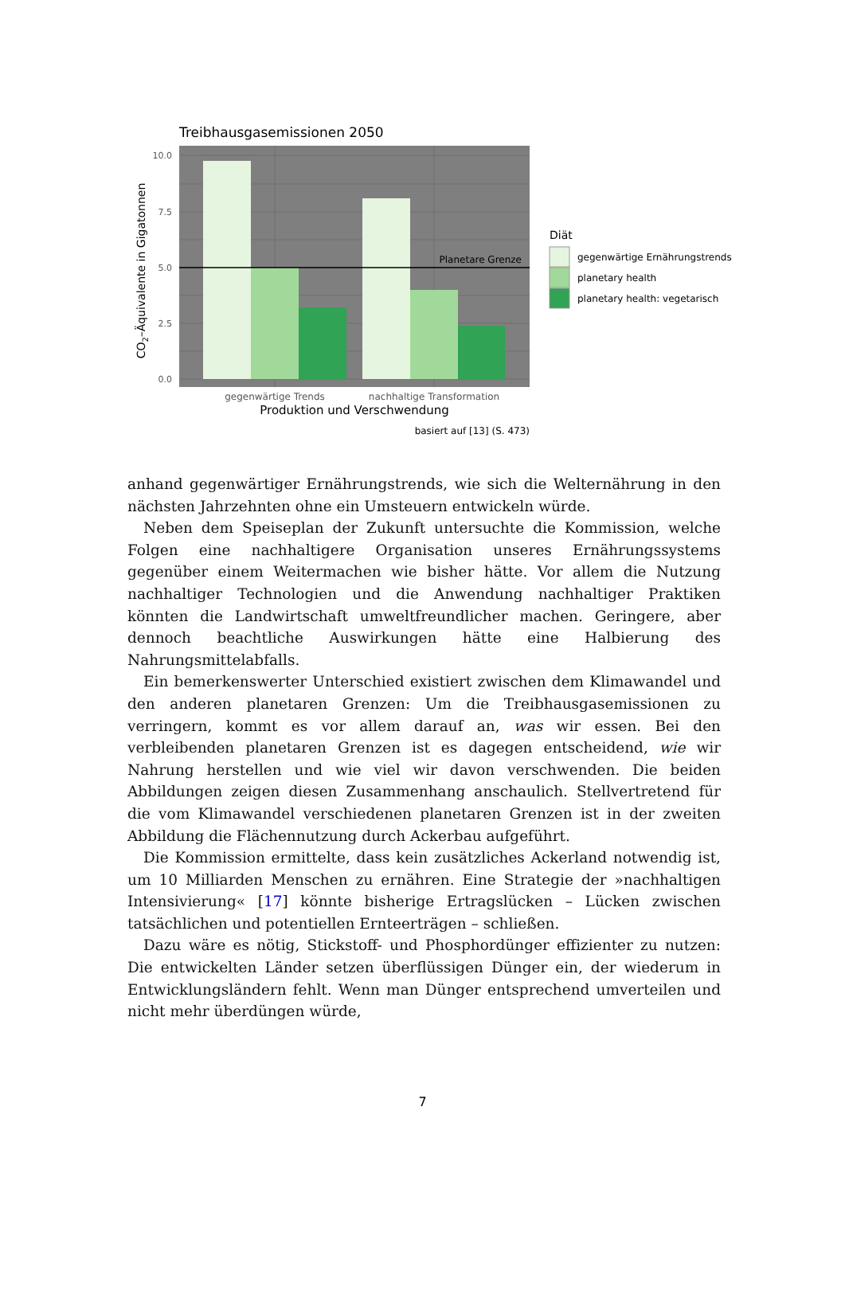Treibhausgasemissionen 2050
Planetare Grenze
10.0
7.5
5.0
2.5
0.0
gegenwärtige Trends
nachhaltige Transformation
Produktion und Verschwendung
basiert auf [13] (S. 473)
CO2–Äquivalente in Gigatonnen
Diät
gegenwärtige Ernährungstrends
planetary health
planetary health: vegetarisch
anhand gegenwärtiger Ernährungstrends, wie sich die Welternährung in den nächsten Jahrzehnten ohne ein Umsteuern entwickeln würde.
Neben dem Speiseplan der Zukunft untersuchte die Kommission, welche Folgen eine nachhaltigere Organisation unseres Ernährungssystems gegenüber einem Weitermachen wie bisher hätte. Vor allem die Nutzung nachhaltiger Technologien und die Anwendung nachhaltiger Praktiken könnten die Landwirtschaft umweltfreundlicher machen. Geringere, aber dennoch beachtliche Auswirkungen hätte eine Halbierung des Nahrungsmittelabfalls.
Ein bemerkenswerter Unterschied existiert zwischen dem Klimawandel und den anderen planetaren Grenzen: Um die Treibhausgasemissionen zu verringern, kommt es vor allem darauf an, was wir essen. Bei den verbleibenden planetaren Grenzen ist es dagegen entscheidend, wie wir Nahrung herstellen und wie viel wir davon verschwenden. Die beiden Abbildungen zeigen diesen Zusammenhang anschaulich. Stellvertretend für die vom Klimawandel verschiedenen planetaren Grenzen ist in der zweiten Abbildung die Flächennutzung durch Ackerbau aufgeführt.
Die Kommission ermittelte, dass kein zusätzliches Ackerland notwendig ist, um 10 Milliarden Menschen zu ernähren. Eine Strategie der »nachhaltigen Intensivierung« [17] könnte bisherige Ertragslücken – Lücken zwischen tatsächlichen und potentiellen Ernteerträgen – schließen.
Dazu wäre es nötig, Stickstoff- und Phosphordünger effizienter zu nutzen: Die entwickelten Länder setzen überflüssigen Dünger ein, der wiederum in Entwicklungsländern fehlt. Wenn man Dünger entsprechend umverteilen und nicht mehr überdüngen würde,
7